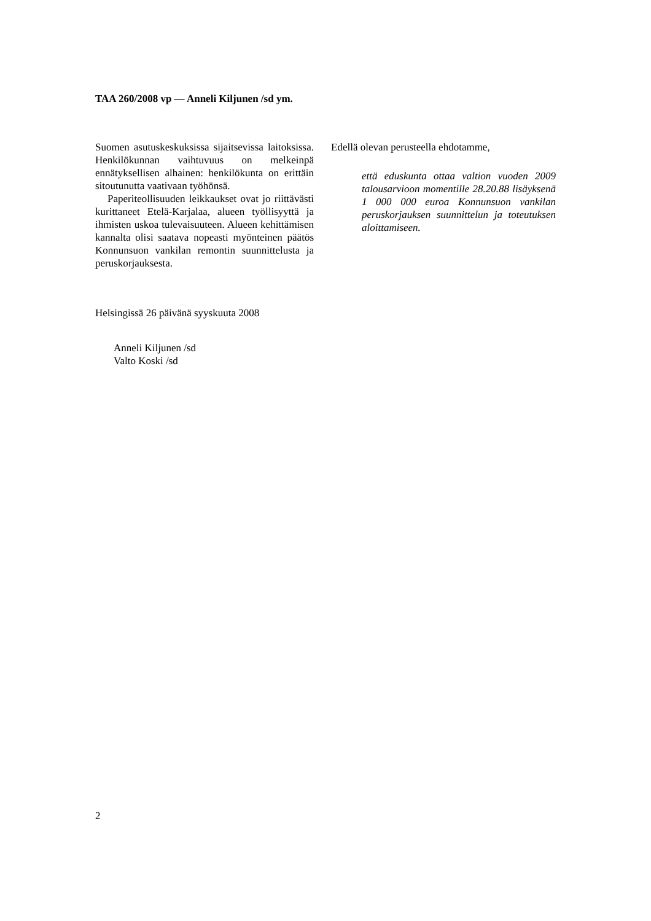TAA 260/2008 vp — Anneli Kiljunen /sd ym.
Suomen asutuskeskuksissa sijaitsevissa laitoksissa. Henkilökunnan vaihtuvuus on melkeinpä ennätyksellisen alhainen: henkilökunta on erittäin sitoutunutta vaativaan työhönsä.
Paperiteollisuuden leikkaukset ovat jo riittävästi kurittaneet Etelä-Karjalaa, alueen työllisyyttä ja ihmisten uskoa tulevaisuuteen. Alueen kehittämisen kannalta olisi saatava nopeasti myönteinen päätös Konnunsuon vankilan remontin suunnittelusta ja peruskorjauksesta.
Edellä olevan perusteella ehdotamme,
että eduskunta ottaa valtion vuoden 2009 talousarvioon momentille 28.20.88 lisäyksenä 1 000 000 euroa Konnunsuon vankilan peruskorjauksen suunnittelun ja toteutuksen aloittamiseen.
Helsingissä 26 päivänä syyskuuta 2008
Anneli Kiljunen /sd
Valto Koski /sd
2